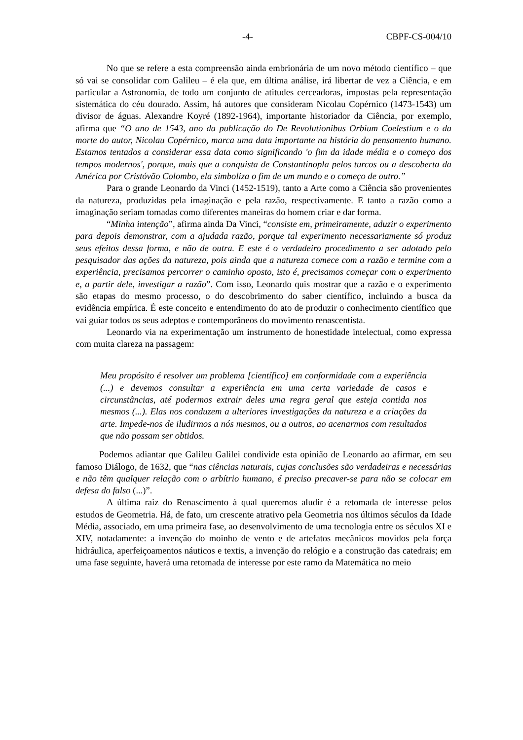-4- CBPF-CS-004/10
No que se refere a esta compreensão ainda embrionária de um novo método científico – que só vai se consolidar com Galileu – é ela que, em última análise, irá libertar de vez a Ciência, e em particular a Astronomia, de todo um conjunto de atitudes cerceadoras, impostas pela representação sistemática do céu dourado. Assim, há autores que consideram Nicolau Copérnico (1473-1543) um divisor de águas. Alexandre Koyré (1892-1964), importante historiador da Ciência, por exemplo, afirma que “O ano de 1543, ano da publicação do De Revolutionibus Orbium Coelestium e o da morte do autor, Nicolau Copérnico, marca uma data importante na história do pensamento humano. Estamos tentados a considerar essa data como significando 'o fim da idade média e o começo dos tempos modernos', porque, mais que a conquista de Constantinopla pelos turcos ou a descoberta da América por Cristóvão Colombo, ela simboliza o fim de um mundo e o começo de outro.”
Para o grande Leonardo da Vinci (1452-1519), tanto a Arte como a Ciência são provenientes da natureza, produzidas pela imaginação e pela razão, respectivamente. E tanto a razão como a imaginação seriam tomadas como diferentes maneiras do homem criar e dar forma.
“Minha intenção”, afirma ainda Da Vinci, “consiste em, primeiramente, aduzir o experimento para depois demonstrar, com a ajudada razão, porque tal experimento necessariamente só produz seus efeitos dessa forma, e não de outra. E este é o verdadeiro procedimento a ser adotado pelo pesquisador das ações da natureza, pois ainda que a natureza comece com a razão e termine com a experiência, precisamos percorrer o caminho oposto, isto é, precisamos começar com o experimento e, a partir dele, investigar a razão”. Com isso, Leonardo quis mostrar que a razão e o experimento são etapas do mesmo processo, o do descobrimento do saber científico, incluindo a busca da evidência empírica. É este conceito e entendimento do ato de produzir o conhecimento científico que vai guiar todos os seus adeptos e contemporâneos do movimento renascentista.
Leonardo via na experimentação um instrumento de honestidade intelectual, como expressa com muita clareza na passagem:
Meu propósito é resolver um problema [científico] em conformidade com a experiência (...) e devemos consultar a experiência em uma certa variedade de casos e circunstâncias, até podermos extrair deles uma regra geral que esteja contida nos mesmos (...). Elas nos conduzem a ulteriores investigações da natureza e a criações da arte. Impede-nos de iludirmos a nós mesmos, ou a outros, ao acenarmos com resultados que não possam ser obtidos.
Podemos adiantar que Galileu Galilei condivide esta opinião de Leonardo ao afirmar, em seu famoso Diálogo, de 1632, que “nas ciências naturais, cujas conclusões são verdadeiras e necessárias e não têm qualquer relação com o arbítrio humano, é preciso precaver-se para não se colocar em defesa do falso (...)”.
A última raiz do Renascimento à qual queremos aludir é a retomada de interesse pelos estudos de Geometria. Há, de fato, um crescente atrativo pela Geometria nos últimos séculos da Idade Média, associado, em uma primeira fase, ao desenvolvimento de uma tecnologia entre os séculos XI e XIV, notadamente: a invenção do moinho de vento e de artefatos mecânicos movidos pela força hidráulica, aperfeiçoamentos náuticos e textis, a invenção do relógio e a construção das catedrais; em uma fase seguinte, haverá uma retomada de interesse por este ramo da Matemática no meio